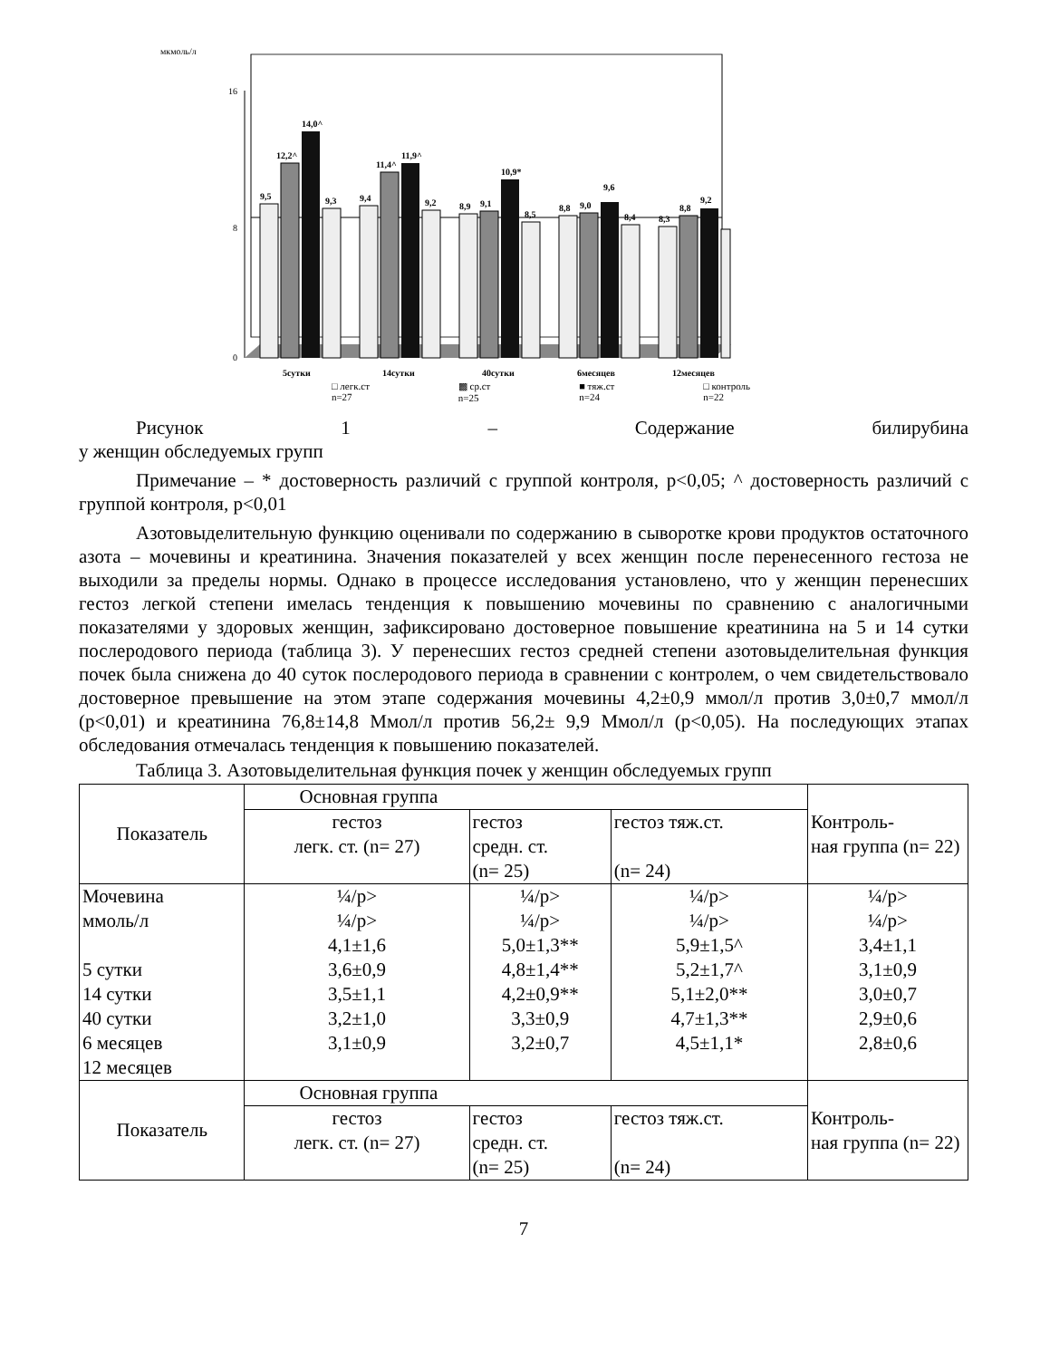мкмоль/л
16
8
0
9,5
12,2^
14,0^
9,3
9,4
11,4^
11,9^
9,2
8,9
9,1
10,9*
8,5
8,8
9,0
9,6
8,4
8,3
8,8
9,2
5сутки
14сутки
40сутки
6месяцев
12месяцев
□ легк.ст
n=27 ▩ ср.ст
n=25 ■ тяж.ст
n=24 □ контроль
n=22
Рисунок 1 – Содержание билирубина
у женщин обследуемых групп
Примечание – * достоверность различий с группой контроля, p<0,05; ^ достоверность различий с группой контроля, p<0,01
Азотовыделительную функцию оценивали по содержанию в сыворотке крови продуктов остаточного азота – мочевины и креатинина. Значения показателей у всех женщин после перенесенного гестоза не выходили за пределы нормы. Однако в процессе исследования установлено, что у женщин перенесших гестоз легкой степени имелась тенденция к повышению мочевины по сравнению с аналогичными показателями у здоровых женщин, зафиксировано достоверное повышение креатинина на 5 и 14 сутки послеродового периода (таблица 3). У перенесших гестоз средней степени азотовыделительная функция почек была снижена до 40 суток послеродового периода в сравнении с контролем, о чем свидетельствовало достоверное превышение на этом этапе содержания мочевины 4,2±0,9 ммол/л против 3,0±0,7 ммол/л (p<0,01) и креатинина 76,8±14,8 Ммол/л против 56,2± 9,9 Ммол/л (p<0,05). На последующих этапах обследования отмечалась тенденция к повышению показателей.
Таблица 3. Азотовыделительная функция почек у женщин обследуемых групп
| Показатель | Основная группа | | | Контроль- ная группа (n= 22) |
| | гестоз легк. ст. (n= 27) | гестоз средн. ст. (n= 25) | гестоз тяж.ст. (n= 24) | |
| Мочевина ммоль/л 5 сутки 14 сутки 40 сутки 6 месяцев 12 месяцев | ¼/p> ¼/p> 4,1±1,6 3,6±0,9 3,5±1,1 3,2±1,0 3,1±0,9 | ¼/p> ¼/p> 5,0±1,3** 4,8±1,4** 4,2±0,9** 3,3±0,9 3,2±0,7 | ¼/p> ¼/p> 5,9±1,5^ 5,2±1,7^ 5,1±2,0** 4,7±1,3** 4,5±1,1* | ¼/p> ¼/p> 3,4±1,1 3,1±0,9 3,0±0,7 2,9±0,6 2,8±0,6 |
| Показатель | Основная группа | | | Контроль- ная группа (n= 22) |
| | гестоз легк. ст. (n= 27) | гестоз средн. ст. (n= 25) | гестоз тяж.ст. (n= 24) | |
7